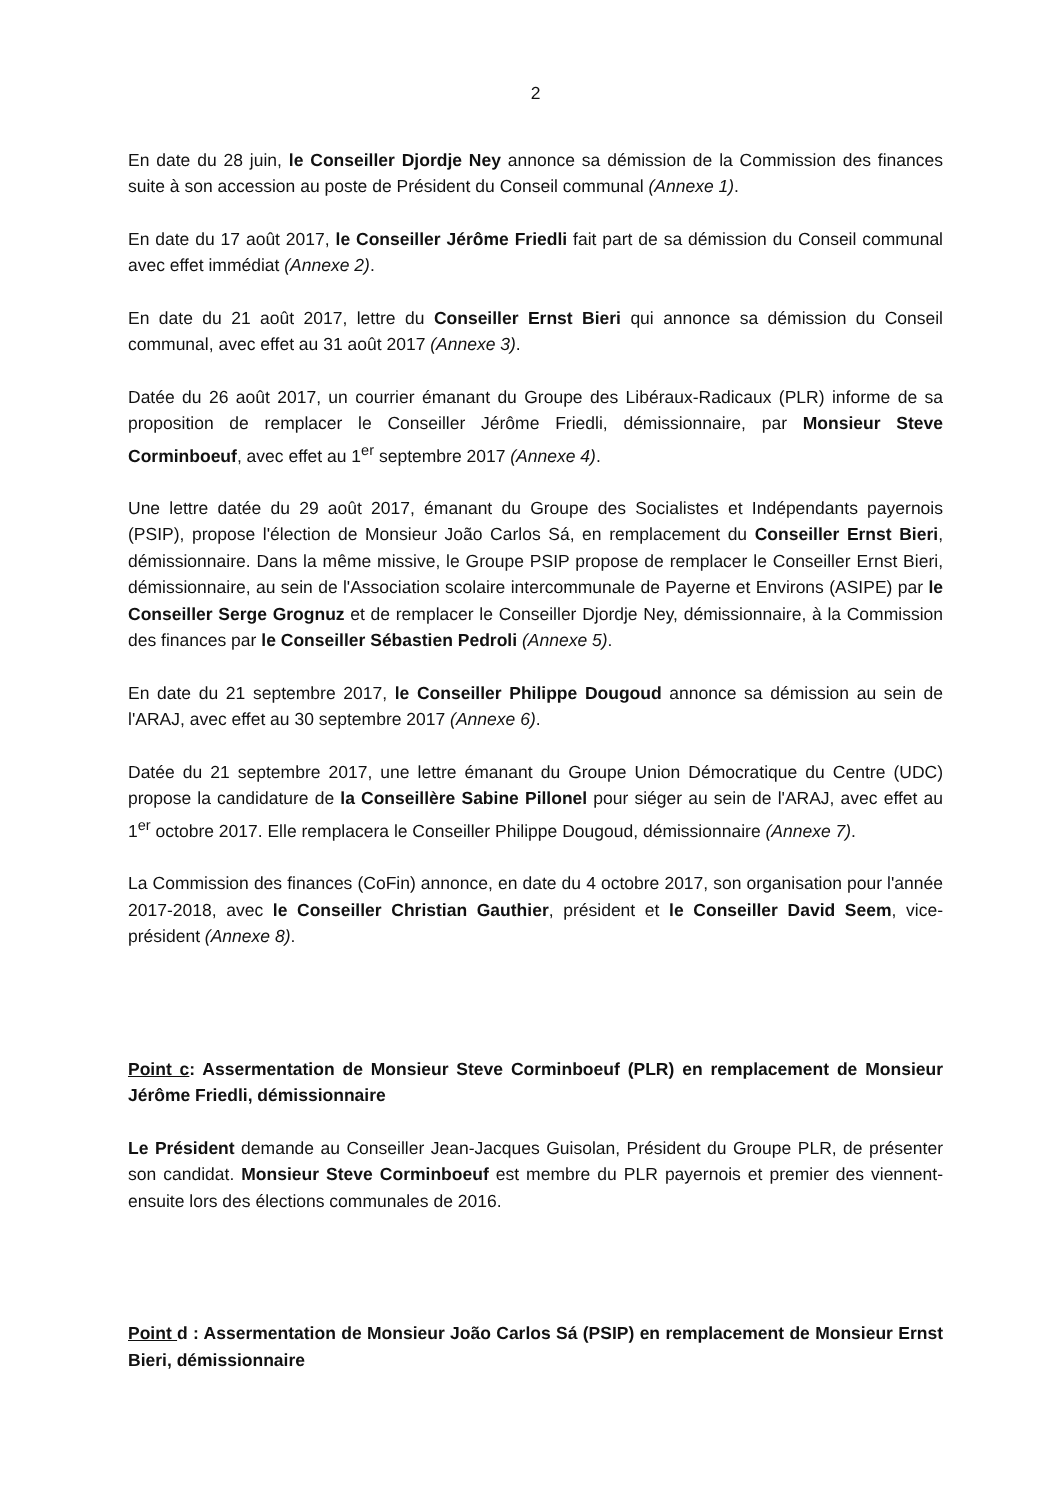2
En date du 28 juin, le Conseiller Djordje Ney annonce sa démission de la Commission des finances suite à son accession au poste de Président du Conseil communal (Annexe 1).
En date du 17 août 2017, le Conseiller Jérôme Friedli fait part de sa démission du Conseil communal avec effet immédiat (Annexe 2).
En date du 21 août 2017, lettre du Conseiller Ernst Bieri qui annonce sa démission du Conseil communal, avec effet au 31 août 2017 (Annexe 3).
Datée du 26 août 2017, un courrier émanant du Groupe des Libéraux-Radicaux (PLR) informe de sa proposition de remplacer le Conseiller Jérôme Friedli, démissionnaire, par Monsieur Steve Corminboeuf, avec effet au 1<sup>er</sup> septembre 2017 (Annexe 4).
Une lettre datée du 29 août 2017, émanant du Groupe des Socialistes et Indépendants payernois (PSIP), propose l'élection de Monsieur João Carlos Sá, en remplacement du Conseiller Ernst Bieri, démissionnaire. Dans la même missive, le Groupe PSIP propose de remplacer le Conseiller Ernst Bieri, démissionnaire, au sein de l'Association scolaire intercommunale de Payerne et Environs (ASIPE) par le Conseiller Serge Grognuz et de remplacer le Conseiller Djordje Ney, démissionnaire, à la Commission des finances par le Conseiller Sébastien Pedroli (Annexe 5).
En date du 21 septembre 2017, le Conseiller Philippe Dougoud annonce sa démission au sein de l'ARAJ, avec effet au 30 septembre 2017 (Annexe 6).
Datée du 21 septembre 2017, une lettre émanant du Groupe Union Démocratique du Centre (UDC) propose la candidature de la Conseillère Sabine Pillonel pour siéger au sein de l'ARAJ, avec effet au 1<sup>er</sup> octobre 2017. Elle remplacera le Conseiller Philippe Dougoud, démissionnaire (Annexe 7).
La Commission des finances (CoFin) annonce, en date du 4 octobre 2017, son organisation pour l'année 2017-2018, avec le Conseiller Christian Gauthier, président et le Conseiller David Seem, vice-président (Annexe 8).
Point c: Assermentation de Monsieur Steve Corminboeuf (PLR) en remplacement de Monsieur Jérôme Friedli, démissionnaire
Le Président demande au Conseiller Jean-Jacques Guisolan, Président du Groupe PLR, de présenter son candidat. Monsieur Steve Corminboeuf est membre du PLR payernois et premier des viennent-ensuite lors des élections communales de 2016.
Point d : Assermentation de Monsieur João Carlos Sá (PSIP) en remplacement de Monsieur Ernst Bieri, démissionnaire